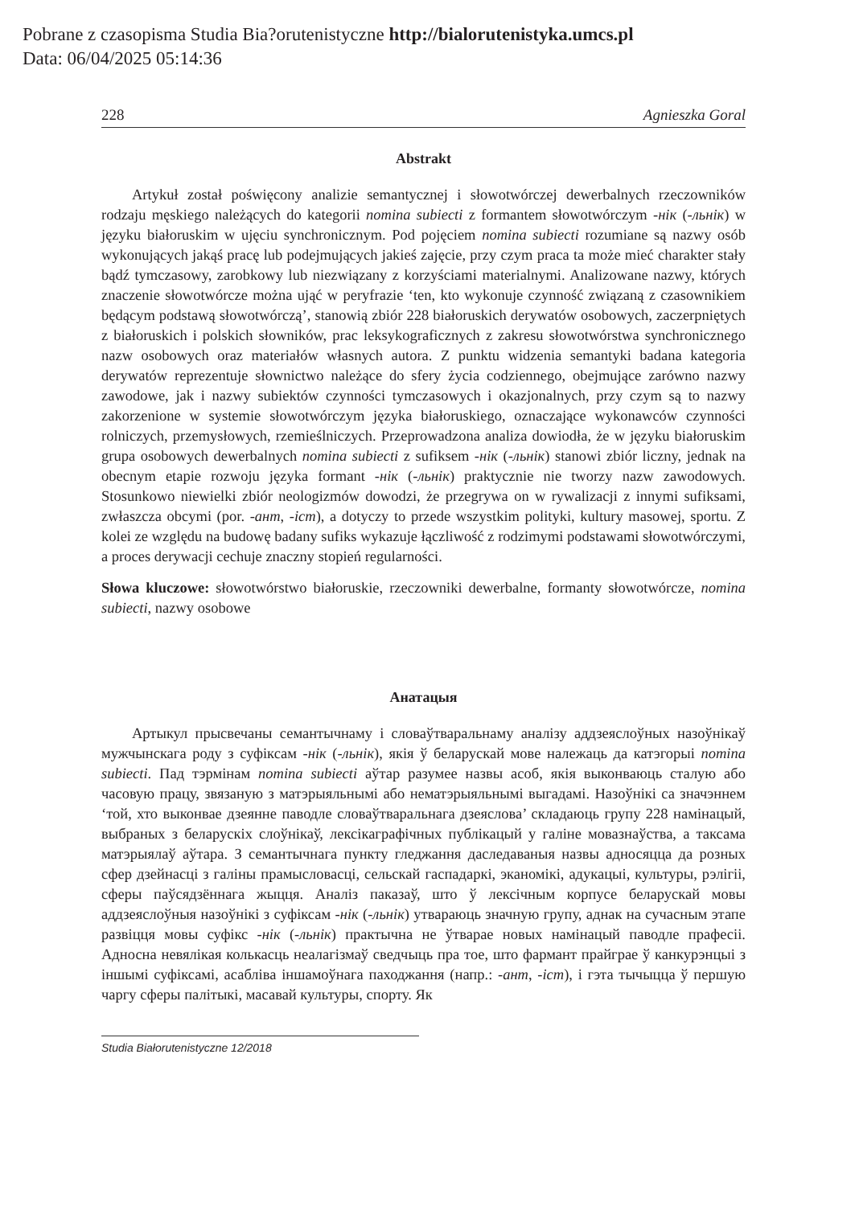Pobrane z czasopisma Studia Bia?orutenistyczne http://bialorutenistyka.umcs.pl
Data: 06/04/2025 05:14:36
228 Agnieszka Goral
Abstrakt
Artykuł został poświęcony analizie semantycznej i słowotwórczej dewerbalnych rzeczowników rodzaju męskiego należących do kategorii nomina subiecti z formantem słowotwórczym -нік (-льнік) w języku białoruskim w ujęciu synchronicznym. Pod pojęciem nomina subiecti rozumiane są nazwy osób wykonujących jakąś pracę lub podejmujących jakieś zajęcie, przy czym praca ta może mieć charakter stały bądź tymczasowy, zarobkowy lub niezwiązany z korzyściami materialnymi. Analizowane nazwy, których znaczenie słowotwórcze można ująć w peryfrazie ‘ten, kto wykonuje czynność związaną z czasownikiem będącym podstawą słowotwórczą’, stanowią zbiór 228 białoruskich derywatów osobowych, zaczerpniętych z białoruskich i polskich słowników, prac leksykograficznych z zakresu słowotwórstwa synchronicznego nazw osobowych oraz materiałów własnych autora. Z punktu widzenia semantyki badana kategoria derywatów reprezentuje słownictwo należące do sfery życia codziennego, obejmujące zarówno nazwy zawodowe, jak i nazwy subiektów czynności tymczasowych i okazjonalnych, przy czym są to nazwy zakorzenione w systemie słowotwórczym języka białoruskiego, oznaczające wykonawców czynności rolniczych, przemysłowych, rzemieślniczych. Przeprowadzona analiza dowiodła, że w języku białoruskim grupa osobowych dewerbalnych nomina subiecti z sufiksem -нік (-льнік) stanowi zbiór liczny, jednak na obecnym etapie rozwoju języka formant -нік (-льнік) praktycznie nie tworzy nazw zawodowych. Stosunkowo niewielki zbiór neologizmów dowodzi, że przegrywa on w rywalizacji z innymi sufiksami, zwłaszcza obcymi (por. -ант, -іст), a dotyczy to przede wszystkim polityki, kultury masowej, sportu. Z kolei ze względu na budowę badany sufiks wykazuje łączliwość z rodzimymi podstawami słowotwórczymi, a proces derywacji cechuje znaczny stopień regularności.
Słowa kluczowe: słowotwórstwo białoruskie, rzeczowniki dewerbalne, formanty słowotwórcze, nomina subiecti, nazwy osobowe
Анатацыя
Артыкул прысвечаны семантычнаму і словаўтваральнаму аналізу аддзеяслоўных назоўнікаў мужчынскага роду з суфіксам -нік (-льнік), якія ў беларускай мове належаць да катэгорыі nomina subiecti. Пад тэрмінам nomina subiecti аўтар разумее назвы асоб, якія выконваюць сталую або часовую працу, звязаную з матэрыяльнымі або нематэрыяльнымі выгадамі. Назоўнікі са значэннем ‘той, хто выконвае дзеянне паводле словаўтваральнага дзеяслова’ складаюць групу 228 намінацый, выбраных з беларускіх слоўнікаў, лексікаграфічных публікацый у галіне мовазнаўства, а таксама матэрыялаў аўтара. З семантычнага пункту гледжання даследаваныя назвы адносяцца да розных сфер дзейнасці з галіны прамысловасці, сельскай гаспадаркі, эканомікі, адукацыі, культуры, рэлігіі, сферы паўсядзённага жыцця. Аналіз паказаў, што ў лексічным корпусе беларускай мовы аддзеяслоўныя назоўнікі з суфіксам -нік (-льнік) утвараюць значную групу, аднак на сучасным этапе развіцця мовы суфікс -нік (-льнік) практычна не ўтварае новых намінацый паводле прафесіі. Адносна невялікая колькасць неалагізмаў сведчыць пра тое, што фармант прайграе ў канкурэнцыі з іншымі суфіксамі, асабліва іншамоўнага паходжання (напр.: -ант, -іст), і гэта тычыцца ў першую чаргу сферы палітыкі, масавай культуры, спорту. Як
Studia Białorutenistyczne 12/2018